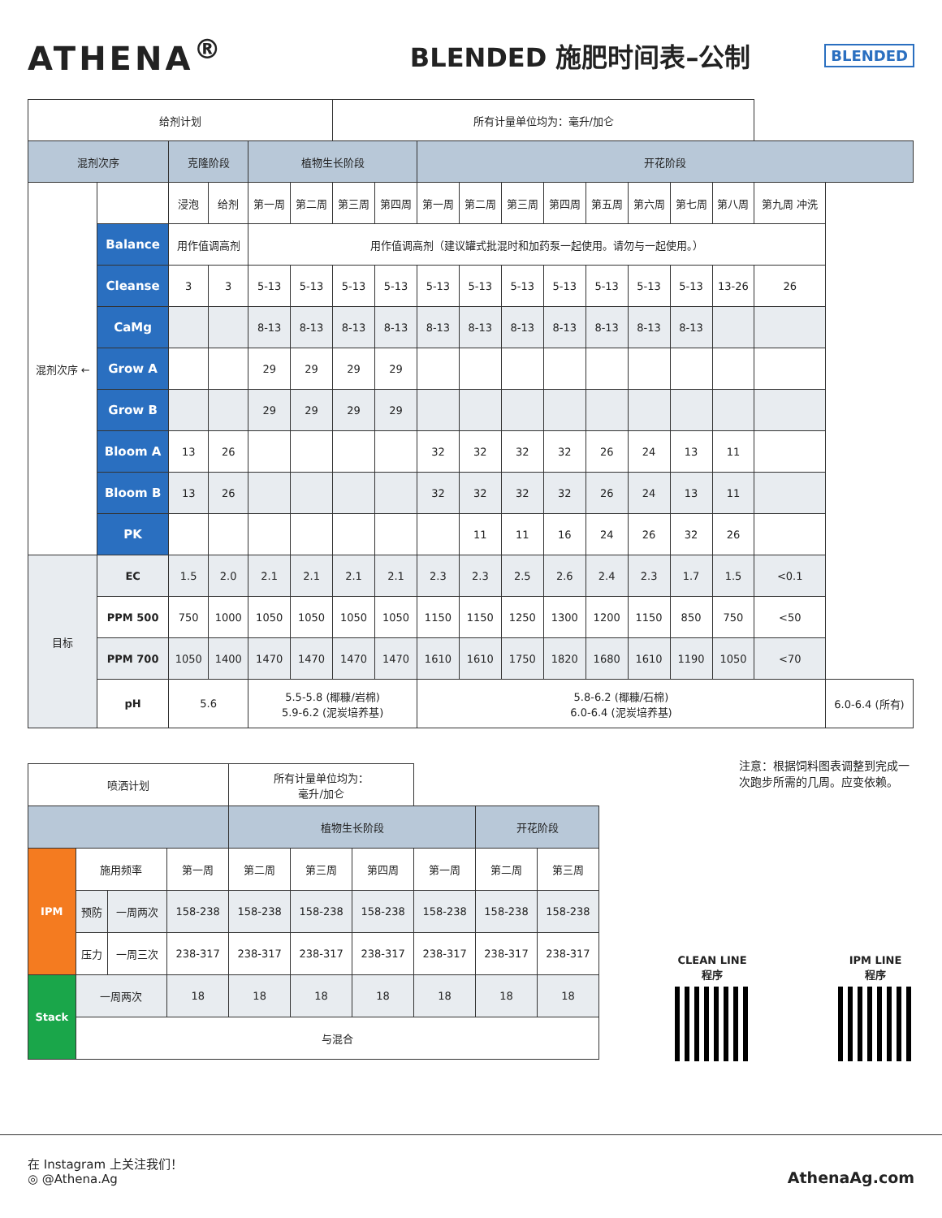ATHENA<sup>®</sup>
BLENDED 施肥时间表–公制
BLENDED
| 给剂计划 | | | | | | 所有计量单位均为：毫升/加仑 | | | | | | | | | | | |
| 混剂次序 | | 克隆阶段 | | 植物生长阶段 | | | | 开花阶段 | | | | | | | | | |
| 混剂次序 ← | | 浸泡 | 给剂 | 第一周 | 第二周 | 第三周 | 第四周 | 第一周 | 第二周 | 第三周 | 第四周 | 第五周 | 第六周 | 第七周 | 第八周 | 第九周 冲洗 | |
| | Balance | 用作值调高剂 | | 用作值调高剂（建议罐式批混时和加药泵一起使用。请勿与一起使用。） | | | | | | | | | | | | | |
| | Cleanse | 3 | 3 | 5-13 | 5-13 | 5-13 | 5-13 | 5-13 | 5-13 | 5-13 | 5-13 | 5-13 | 5-13 | 5-13 | 13-26 | 26 | |
| | CaMg | | | 8-13 | 8-13 | 8-13 | 8-13 | 8-13 | 8-13 | 8-13 | 8-13 | 8-13 | 8-13 | 8-13 | | | |
| | Grow A | | | 29 | 29 | 29 | 29 | | | | | | | | | | |
| | Grow B | | | 29 | 29 | 29 | 29 | | | | | | | | | | |
| | Bloom A | 13 | 26 | | | | | 32 | 32 | 32 | 32 | 26 | 24 | 13 | 11 | | |
| | Bloom B | 13 | 26 | | | | | 32 | 32 | 32 | 32 | 26 | 24 | 13 | 11 | | |
| | PK | | | | | | | | 11 | 11 | 16 | 24 | 26 | 32 | 26 | | |
| 目标 | EC | 1.5 | 2.0 | 2.1 | 2.1 | 2.1 | 2.1 | 2.3 | 2.3 | 2.5 | 2.6 | 2.4 | 2.3 | 1.7 | 1.5 | <0.1 | |
| | PPM 500 | 750 | 1000 | 1050 | 1050 | 1050 | 1050 | 1150 | 1150 | 1250 | 1300 | 1200 | 1150 | 850 | 750 | <50 | |
| | PPM 700 | 1050 | 1400 | 1470 | 1470 | 1470 | 1470 | 1610 | 1610 | 1750 | 1820 | 1680 | 1610 | 1190 | 1050 | <70 | |
| | pH | 5.6 | | 5.5-5.8 (椰糠/岩棉) 5.9-6.2 (泥炭培养基) | | | | 5.8-6.2 (椰糠/石棉) 6.0-6.4 (泥炭培养基) | | | | | | | | | 6.0-6.4 (所有) |
| 喷洒计划 | | | | 所有计量单位均为： 毫升/加仑 | | | | | |
| | | | | 植物生长阶段 | | | | 开花阶段 | |
| IPM | 施用频率 | | 第一周 | 第二周 | 第三周 | 第四周 | 第一周 | 第二周 | 第三周 |
| | 预防 | 一周两次 | 158-238 | 158-238 | 158-238 | 158-238 | 158-238 | 158-238 | 158-238 |
| | 压力 | 一周三次 | 238-317 | 238-317 | 238-317 | 238-317 | 238-317 | 238-317 | 238-317 |
| Stack | 一周两次 | | 18 | 18 | 18 | 18 | 18 | 18 | 18 |
| | 与混合 | | | | | | | | |
注意：根据饲料图表调整到完成一次跑步所需的几周。应变依赖。
CLEAN LINE
程序
IPM LINE
程序
在 Instagram 上关注我们！
◎ @Athena.Ag
AthenaAg.com